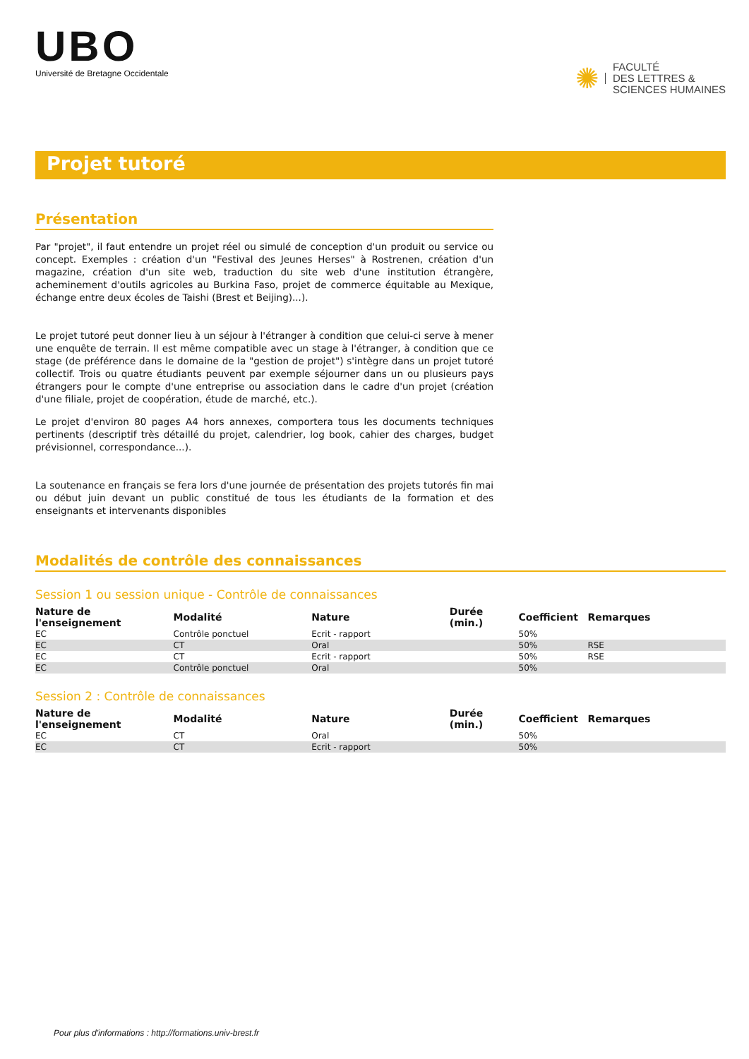UBO
Université de Bretagne Occidentale
✺ FACULTÉ
DES LETTRES &
SCIENCES HUMAINES
Projet tutoré
Présentation
Par "projet", il faut entendre un projet réel ou simulé de conception d'un produit ou service ou concept. Exemples : création d'un "Festival des Jeunes Herses" à Rostrenen, création d'un magazine, création d'un site web, traduction du site web d'une institution étrangère, acheminement d'outils agricoles au Burkina Faso, projet de commerce équitable au Mexique, échange entre deux écoles de Taishi (Brest et Beijing)...).
Le projet tutoré peut donner lieu à un séjour à l'étranger à condition que celui-ci serve à mener une enquête de terrain. Il est même compatible avec un stage à l'étranger, à condition que ce stage (de préférence dans le domaine de la "gestion de projet") s'intègre dans un projet tutoré collectif. Trois ou quatre étudiants peuvent par exemple séjourner dans un ou plusieurs pays étrangers pour le compte d'une entreprise ou association dans le cadre d'un projet (création d'une filiale, projet de coopération, étude de marché, etc.).
Le projet d'environ 80 pages A4 hors annexes, comportera tous les documents techniques pertinents (descriptif très détaillé du projet, calendrier, log book, cahier des charges, budget prévisionnel, correspondance...).
La soutenance en français se fera lors d'une journée de présentation des projets tutorés fin mai ou début juin devant un public constitué de tous les étudiants de la formation et des enseignants et intervenants disponibles
Modalités de contrôle des connaissances
Session 1 ou session unique - Contrôle de connaissances
| Nature de l'enseignement | Modalité | Nature | Durée (min.) | Coefficient | Remarques |
| --- | --- | --- | --- | --- | --- |
| EC | Contrôle ponctuel | Ecrit - rapport | | 50% | |
| EC | CT | Oral | | 50% | RSE |
| EC | CT | Ecrit - rapport | | 50% | RSE |
| EC | Contrôle ponctuel | Oral | | 50% | |
Session 2 : Contrôle de connaissances
| Nature de l'enseignement | Modalité | Nature | Durée (min.) | Coefficient | Remarques |
| --- | --- | --- | --- | --- | --- |
| EC | CT | Oral | | 50% | |
| EC | CT | Ecrit - rapport | | 50% | |
Pour plus d'informations : http://formations.univ-brest.fr